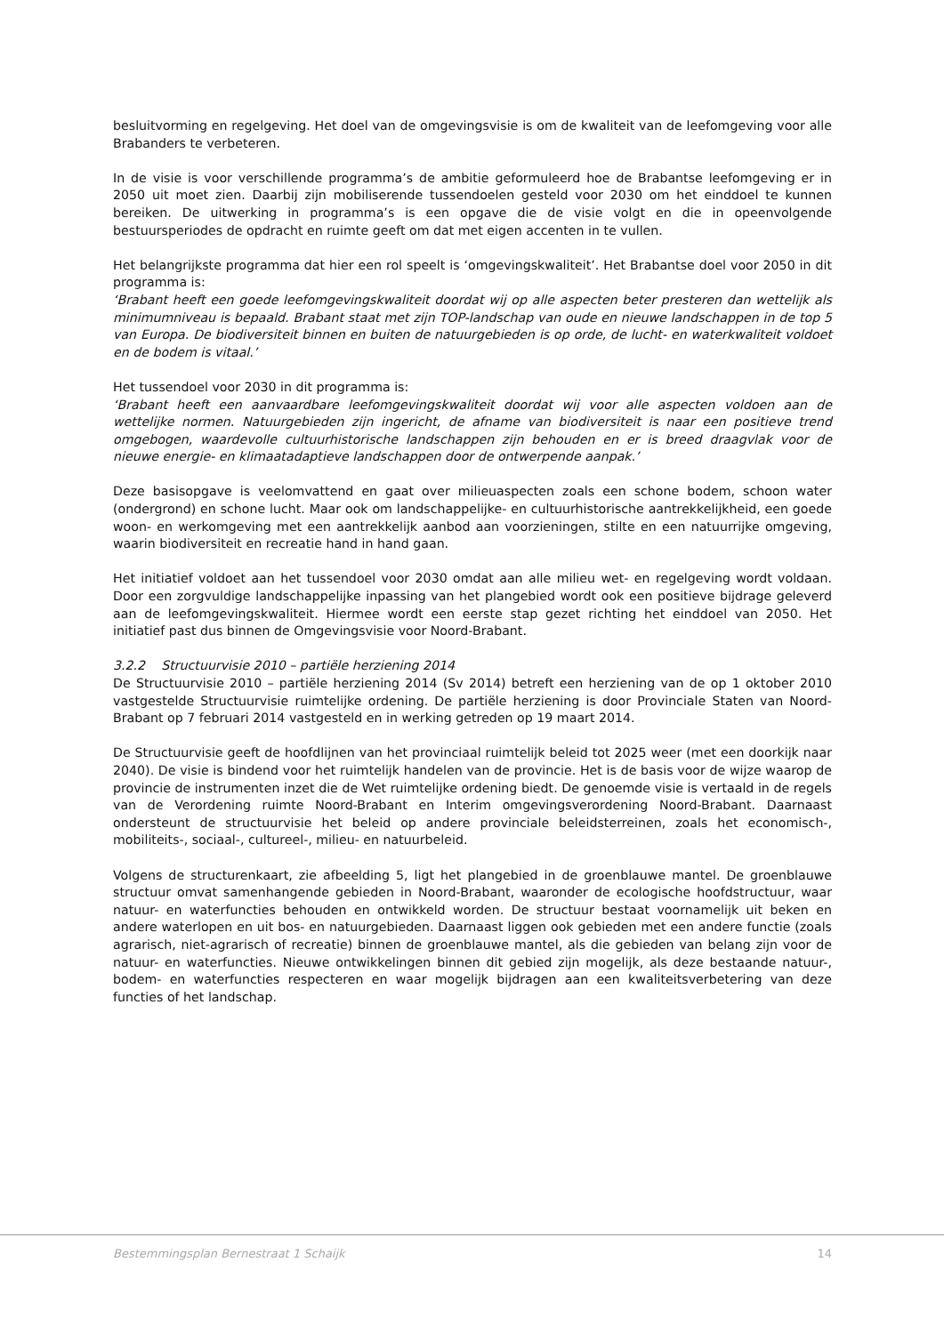besluitvorming en regelgeving. Het doel van de omgevingsvisie is om de kwaliteit van de leefomgeving voor alle Brabanders te verbeteren.
In de visie is voor verschillende programma’s de ambitie geformuleerd hoe de Brabantse leefomgeving er in 2050 uit moet zien. Daarbij zijn mobiliserende tussendoelen gesteld voor 2030 om het einddoel te kunnen bereiken. De uitwerking in programma’s is een opgave die de visie volgt en die in opeenvolgende bestuursperiodes de opdracht en ruimte geeft om dat met eigen accenten in te vullen.
Het belangrijkste programma dat hier een rol speelt is ‘omgevingskwaliteit’. Het Brabantse doel voor 2050 in dit programma is:
‘Brabant heeft een goede leefomgevingskwaliteit doordat wij op alle aspecten beter presteren dan wettelijk als minimumniveau is bepaald. Brabant staat met zijn TOP-landschap van oude en nieuwe landschappen in de top 5 van Europa. De biodiversiteit binnen en buiten de natuurgebieden is op orde, de lucht- en waterkwaliteit voldoet en de bodem is vitaal.’
Het tussendoel voor 2030 in dit programma is:
‘Brabant heeft een aanvaardbare leefomgevingskwaliteit doordat wij voor alle aspecten voldoen aan de wettelijke normen. Natuurgebieden zijn ingericht, de afname van biodiversiteit is naar een positieve trend omgebogen, waardevolle cultuurhistorische landschappen zijn behouden en er is breed draagvlak voor de nieuwe energie- en klimaatadaptieve landschappen door de ontwerpende aanpak.’
Deze basisopgave is veelomvattend en gaat over milieuaspecten zoals een schone bodem, schoon water (ondergrond) en schone lucht. Maar ook om landschappelijke- en cultuurhistorische aantrekkelijkheid, een goede woon- en werkomgeving met een aantrekkelijk aanbod aan voorzieningen, stilte en een natuurrijke omgeving, waarin biodiversiteit en recreatie hand in hand gaan.
Het initiatief voldoet aan het tussendoel voor 2030 omdat aan alle milieu wet- en regelgeving wordt voldaan. Door een zorgvuldige landschappelijke inpassing van het plangebied wordt ook een positieve bijdrage geleverd aan de leefomgevingskwaliteit. Hiermee wordt een eerste stap gezet richting het einddoel van 2050. Het initiatief past dus binnen de Omgevingsvisie voor Noord-Brabant.
3.2.2 Structuurvisie 2010 – partiële herziening 2014
De Structuurvisie 2010 – partiële herziening 2014 (Sv 2014) betreft een herziening van de op 1 oktober 2010 vastgestelde Structuurvisie ruimtelijke ordening. De partiële herziening is door Provinciale Staten van Noord-Brabant op 7 februari 2014 vastgesteld en in werking getreden op 19 maart 2014.
De Structuurvisie geeft de hoofdlijnen van het provinciaal ruimtelijk beleid tot 2025 weer (met een doorkijk naar 2040). De visie is bindend voor het ruimtelijk handelen van de provincie. Het is de basis voor de wijze waarop de provincie de instrumenten inzet die de Wet ruimtelijke ordening biedt. De genoemde visie is vertaald in de regels van de Verordening ruimte Noord-Brabant en Interim omgevingsverordening Noord-Brabant. Daarnaast ondersteunt de structuurvisie het beleid op andere provinciale beleidsterreinen, zoals het economisch-, mobiliteits-, sociaal-, cultureel-, milieu- en natuurbeleid.
Volgens de structurenkaart, zie afbeelding 5, ligt het plangebied in de groenblauwe mantel. De groenblauwe structuur omvat samenhangende gebieden in Noord-Brabant, waaronder de ecologische hoofdstructuur, waar natuur- en waterfuncties behouden en ontwikkeld worden. De structuur bestaat voornamelijk uit beken en andere waterlopen en uit bos- en natuurgebieden. Daarnaast liggen ook gebieden met een andere functie (zoals agrarisch, niet-agrarisch of recreatie) binnen de groenblauwe mantel, als die gebieden van belang zijn voor de natuur- en waterfuncties. Nieuwe ontwikkelingen binnen dit gebied zijn mogelijk, als deze bestaande natuur-, bodem- en waterfuncties respecteren en waar mogelijk bijdragen aan een kwaliteitsverbetering van deze functies of het landschap.
Bestemmingsplan Bernestraat 1 Schaijk 14